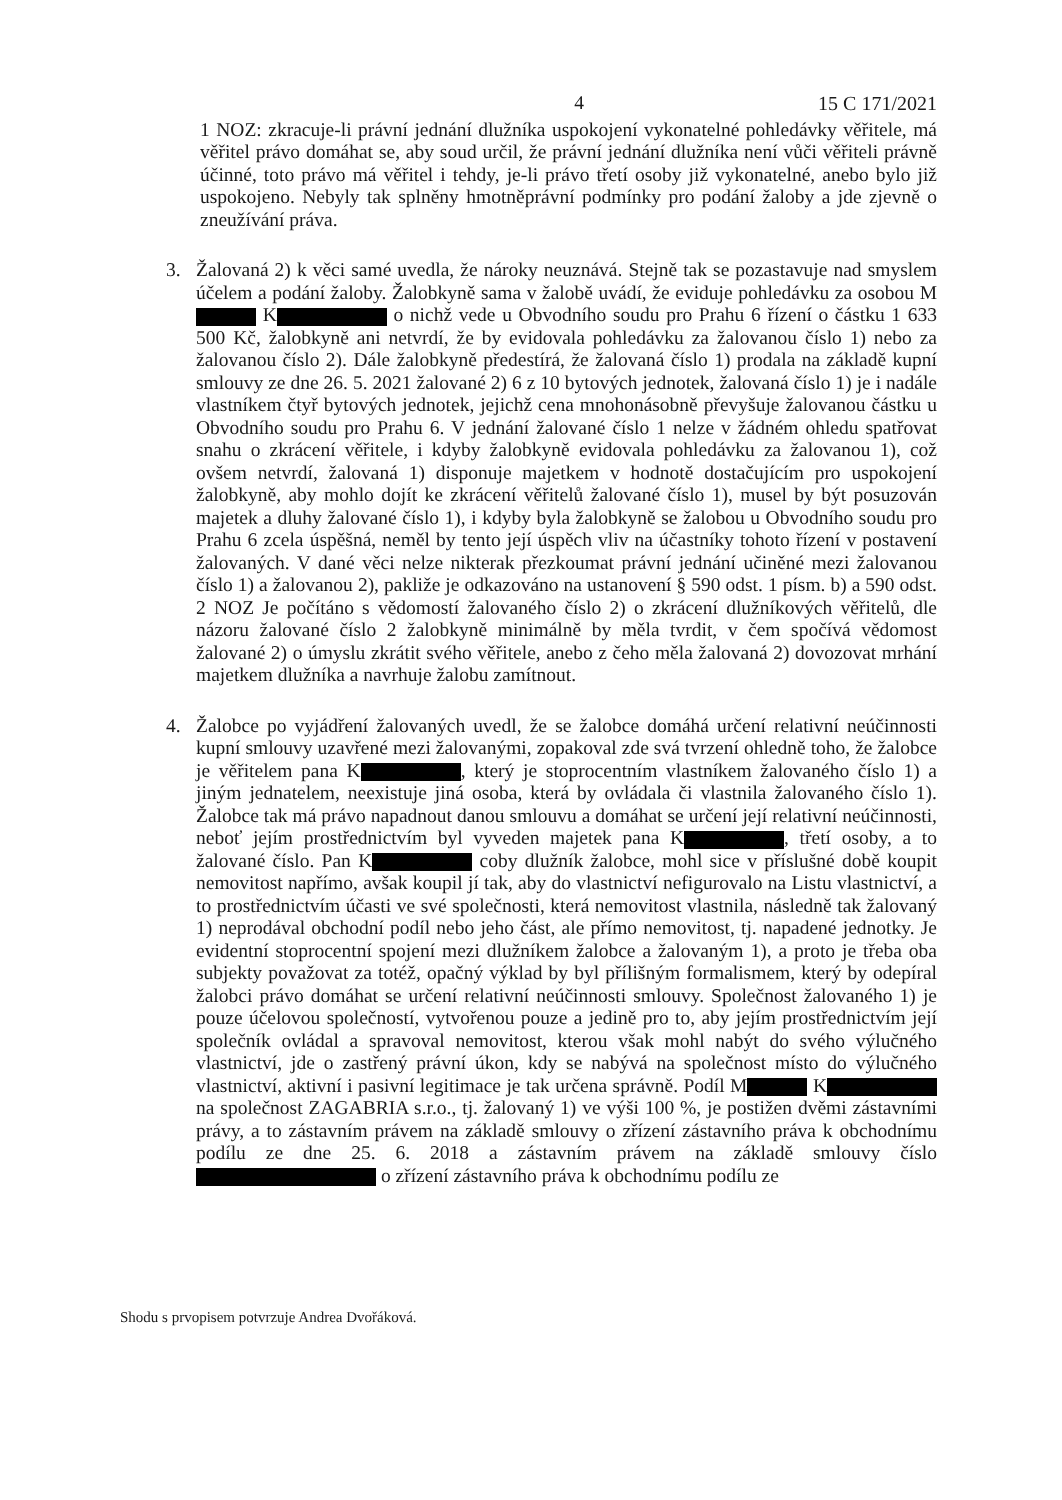4 15 C 171/2021
1 NOZ: zkracuje-li právní jednání dlužníka uspokojení vykonatelné pohledávky věřitele, má věřitel právo domáhat se, aby soud určil, že právní jednání dlužníka není vůči věřiteli právně účinné, toto právo má věřitel i tehdy, je-li právo třetí osoby již vykonatelné, anebo bylo již uspokojeno. Nebyly tak splněny hmotněprávní podmínky pro podání žaloby a jde zjevně o zneužívání práva.
3. Žalovaná 2) k věci samé uvedla, že nároky neuznává. Stejně tak se pozastavuje nad smyslem účelem a podání žaloby. Žalobkyně sama v žalobě uvádí, že eviduje pohledávku za osobou M K o nichž vede u Obvodního soudu pro Prahu 6 řízení o částku 1 633 500 Kč, žalobkyně ani netvrdí, že by evidovala pohledávku za žalovanou číslo 1) nebo za žalovanou číslo 2). Dále žalobkyně předestírá, že žalovaná číslo 1) prodala na základě kupní smlouvy ze dne 26. 5. 2021 žalované 2) 6 z 10 bytových jednotek, žalovaná číslo 1) je i nadále vlastníkem čtyř bytových jednotek, jejichž cena mnohonásobně převyšuje žalovanou částku u Obvodního soudu pro Prahu 6. V jednání žalované číslo 1 nelze v žádném ohledu spatřovat snahu o zkrácení věřitele, i kdyby žalobkyně evidovala pohledávku za žalovanou 1), což ovšem netvrdí, žalovaná 1) disponuje majetkem v hodnotě dostačujícím pro uspokojení žalobkyně, aby mohlo dojít ke zkrácení věřitelů žalované číslo 1), musel by být posuzován majetek a dluhy žalované číslo 1), i kdyby byla žalobkyně se žalobou u Obvodního soudu pro Prahu 6 zcela úspěšná, neměl by tento její úspěch vliv na účastníky tohoto řízení v postavení žalovaných. V dané věci nelze nikterak přezkoumat právní jednání učiněné mezi žalovanou číslo 1) a žalovanou 2), pakliže je odkazováno na ustanovení § 590 odst. 1 písm. b) a 590 odst. 2 NOZ Je počítáno s vědomostí žalovaného číslo 2) o zkrácení dlužníkových věřitelů, dle názoru žalované číslo 2 žalobkyně minimálně by měla tvrdit, v čem spočívá vědomost žalované 2) o úmyslu zkrátit svého věřitele, anebo z čeho měla žalovaná 2) dovozovat mrhání majetkem dlužníka a navrhuje žalobu zamítnout.
4. Žalobce po vyjádření žalovaných uvedl, že se žalobce domáhá určení relativní neúčinnosti kupní smlouvy uzavřené mezi žalovanými, zopakoval zde svá tvrzení ohledně toho, že žalobce je věřitelem pana K , který je stoprocentním vlastníkem žalovaného číslo 1) a jiným jednatelem, neexistuje jiná osoba, která by ovládala či vlastnila žalovaného číslo 1). Žalobce tak má právo napadnout danou smlouvu a domáhat se určení její relativní neúčinnosti, neboť jejím prostřednictvím byl vyveden majetek pana K , třetí osoby, a to žalované číslo. Pan K coby dlužník žalobce, mohl sice v příslušné době koupit nemovitost napřímo, avšak koupil jí tak, aby do vlastnictví nefigurovalo na Listu vlastnictví, a to prostřednictvím účasti ve své společnosti, která nemovitost vlastnila, následně tak žalovaný 1) neprodával obchodní podíl nebo jeho část, ale přímo nemovitost, tj. napadené jednotky. Je evidentní stoprocentní spojení mezi dlužníkem žalobce a žalovaným 1), a proto je třeba oba subjekty považovat za totéž, opačný výklad by byl přílišným formalismem, který by odepíral žalobci právo domáhat se určení relativní neúčinnosti smlouvy. Společnost žalovaného 1) je pouze účelovou společností, vytvořenou pouze a jedině pro to, aby jejím prostřednictvím její společník ovládal a spravoval nemovitost, kterou však mohl nabýt do svého výlučného vlastnictví, jde o zastřený právní úkon, kdy se nabývá na společnost místo do výlučného vlastnictví, aktivní i pasivní legitimace je tak určena správně. Podíl M K na společnost ZAGABRIA s.r.o., tj. žalovaný 1) ve výši 100 %, je postižen dvěmi zástavními právy, a to zástavním právem na základě smlouvy o zřízení zástavního práva k obchodnímu podílu ze dne 25. 6. 2018 a zástavním právem na základě smlouvy číslo o zřízení zástavního práva k obchodnímu podílu ze
Shodu s prvopisem potvrzuje Andrea Dvořáková.